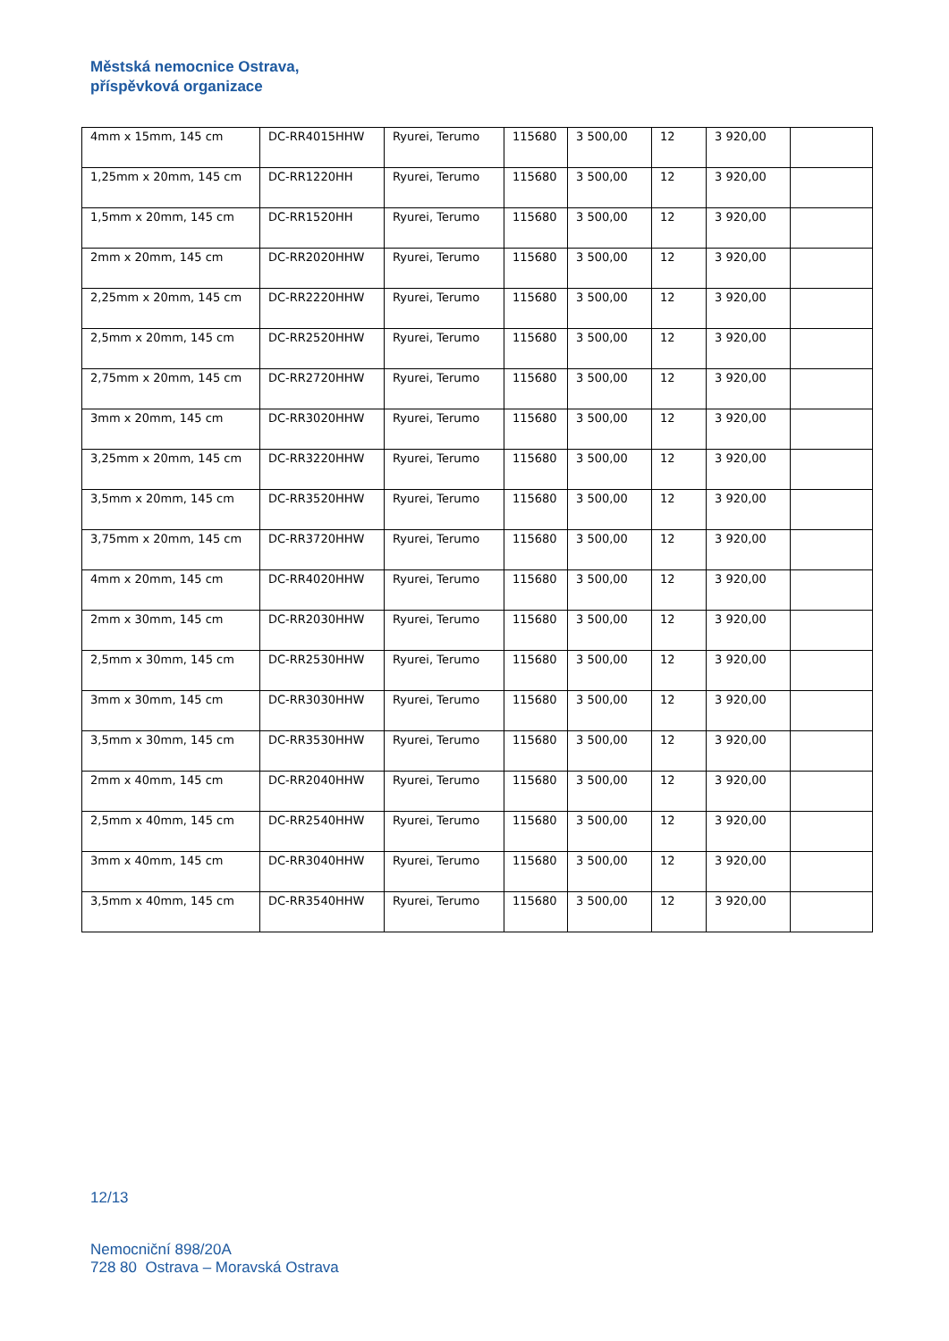Městská nemocnice Ostrava,
příspěvková organizace
| 4mm x 15mm, 145 cm | DC-RR4015HHW | Ryurei, Terumo | 115680 | 3 500,00 | 12 | 3 920,00 | |
| 1,25mm x 20mm, 145 cm | DC-RR1220HH | Ryurei, Terumo | 115680 | 3 500,00 | 12 | 3 920,00 | |
| 1,5mm x 20mm, 145 cm | DC-RR1520HH | Ryurei, Terumo | 115680 | 3 500,00 | 12 | 3 920,00 | |
| 2mm x 20mm, 145 cm | DC-RR2020HHW | Ryurei, Terumo | 115680 | 3 500,00 | 12 | 3 920,00 | |
| 2,25mm x 20mm, 145 cm | DC-RR2220HHW | Ryurei, Terumo | 115680 | 3 500,00 | 12 | 3 920,00 | |
| 2,5mm x 20mm, 145 cm | DC-RR2520HHW | Ryurei, Terumo | 115680 | 3 500,00 | 12 | 3 920,00 | |
| 2,75mm x 20mm, 145 cm | DC-RR2720HHW | Ryurei, Terumo | 115680 | 3 500,00 | 12 | 3 920,00 | |
| 3mm x 20mm, 145 cm | DC-RR3020HHW | Ryurei, Terumo | 115680 | 3 500,00 | 12 | 3 920,00 | |
| 3,25mm x 20mm, 145 cm | DC-RR3220HHW | Ryurei, Terumo | 115680 | 3 500,00 | 12 | 3 920,00 | |
| 3,5mm x 20mm, 145 cm | DC-RR3520HHW | Ryurei, Terumo | 115680 | 3 500,00 | 12 | 3 920,00 | |
| 3,75mm x 20mm, 145 cm | DC-RR3720HHW | Ryurei, Terumo | 115680 | 3 500,00 | 12 | 3 920,00 | |
| 4mm x 20mm, 145 cm | DC-RR4020HHW | Ryurei, Terumo | 115680 | 3 500,00 | 12 | 3 920,00 | |
| 2mm x 30mm, 145 cm | DC-RR2030HHW | Ryurei, Terumo | 115680 | 3 500,00 | 12 | 3 920,00 | |
| 2,5mm x 30mm, 145 cm | DC-RR2530HHW | Ryurei, Terumo | 115680 | 3 500,00 | 12 | 3 920,00 | |
| 3mm x 30mm, 145 cm | DC-RR3030HHW | Ryurei, Terumo | 115680 | 3 500,00 | 12 | 3 920,00 | |
| 3,5mm x 30mm, 145 cm | DC-RR3530HHW | Ryurei, Terumo | 115680 | 3 500,00 | 12 | 3 920,00 | |
| 2mm x 40mm, 145 cm | DC-RR2040HHW | Ryurei, Terumo | 115680 | 3 500,00 | 12 | 3 920,00 | |
| 2,5mm x 40mm, 145 cm | DC-RR2540HHW | Ryurei, Terumo | 115680 | 3 500,00 | 12 | 3 920,00 | |
| 3mm x 40mm, 145 cm | DC-RR3040HHW | Ryurei, Terumo | 115680 | 3 500,00 | 12 | 3 920,00 | |
| 3,5mm x 40mm, 145 cm | DC-RR3540HHW | Ryurei, Terumo | 115680 | 3 500,00 | 12 | 3 920,00 | |
12/13
Nemocniční 898/20A
728 80 Ostrava – Moravská Ostrava